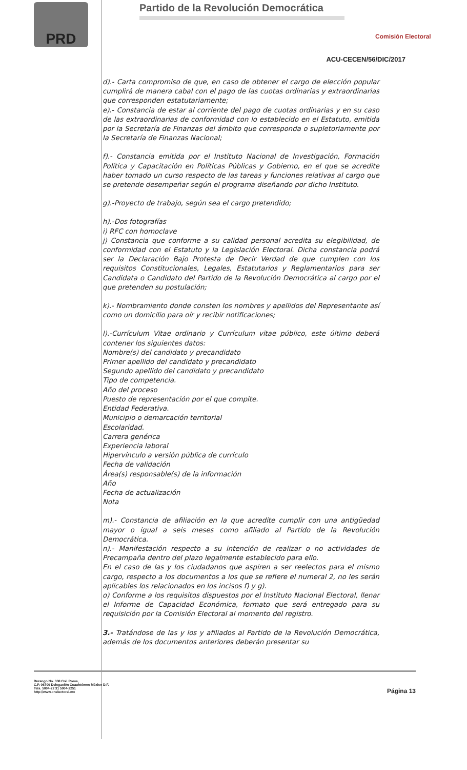PRD
Partido de la Revolución Democrática
Comisión Electoral
ACU-CECEN/56/DIC/2017
d).- Carta compromiso de que, en caso de obtener el cargo de elección popular cumplirá de manera cabal con el pago de las cuotas ordinarias y extraordinarias que corresponden estatutariamente;
e).- Constancia de estar al corriente del pago de cuotas ordinarias y en su caso de las extraordinarias de conformidad con lo establecido en el Estatuto, emitida por la Secretaría de Finanzas del ámbito que corresponda o supletoriamente por la Secretaría de Finanzas Nacional;
f).- Constancia emitida por el Instituto Nacional de Investigación, Formación Política y Capacitación en Políticas Públicas y Gobierno, en el que se acredite haber tomado un curso respecto de las tareas y funciones relativas al cargo que se pretende desempeñar según el programa diseñando por dicho Instituto.
g).-Proyecto de trabajo, según sea el cargo pretendido;
h).-Dos fotografías
i) RFC con homoclave
j) Constancia que conforme a su calidad personal acredita su elegibilidad, de conformidad con el Estatuto y la Legislación Electoral. Dicha constancia podrá ser la Declaración Bajo Protesta de Decir Verdad de que cumplen con los requisitos Constitucionales, Legales, Estatutarios y Reglamentarios para ser Candidata o Candidato del Partido de la Revolución Democrática al cargo por el que pretenden su postulación;
k).- Nombramiento donde consten los nombres y apellidos del Representante así como un domicilio para oír y recibir notificaciones;
l).-Currículum Vitae ordinario y Currículum vitae público, este último deberá contener los siguientes datos:
Nombre(s) del candidato y precandidato
Primer apellido del candidato y precandidato
Segundo apellido del candidato y precandidato
Tipo de competencia.
Año del proceso
Puesto de representación por el que compite.
Entidad Federativa.
Municipio o demarcación territorial
Escolaridad.
Carrera genérica
Experiencia laboral
Hipervínculo a versión pública de currículo
Fecha de validación
Área(s) responsable(s) de la información
Año
Fecha de actualización
Nota
m).- Constancia de afiliación en la que acredite cumplir con una antigüedad mayor o igual a seis meses como afiliado al Partido de la Revolución Democrática.
n).- Manifestación respecto a su intención de realizar o no actividades de Precampaña dentro del plazo legalmente establecido para ello.
En el caso de las y los ciudadanos que aspiren a ser reelectos para el mismo cargo, respecto a los documentos a los que se refiere el numeral 2, no les serán aplicables los relacionados en los incisos f) y g).
o) Conforme a los requisitos dispuestos por el Instituto Nacional Electoral, llenar el Informe de Capacidad Económica, formato que será entregado para su requisición por la Comisión Electoral al momento del registro.
3.- Tratándose de las y los y afiliados al Partido de la Revolución Democrática, además de los documentos anteriores deberán presentar su
Durango No. 338 Col. Roma,
C.P. 06700 Delegación Cuauhtémoc México D.F.
Tels. 5004-22 31 5004-2251
http://www.cnelectoral.mx
Página 13